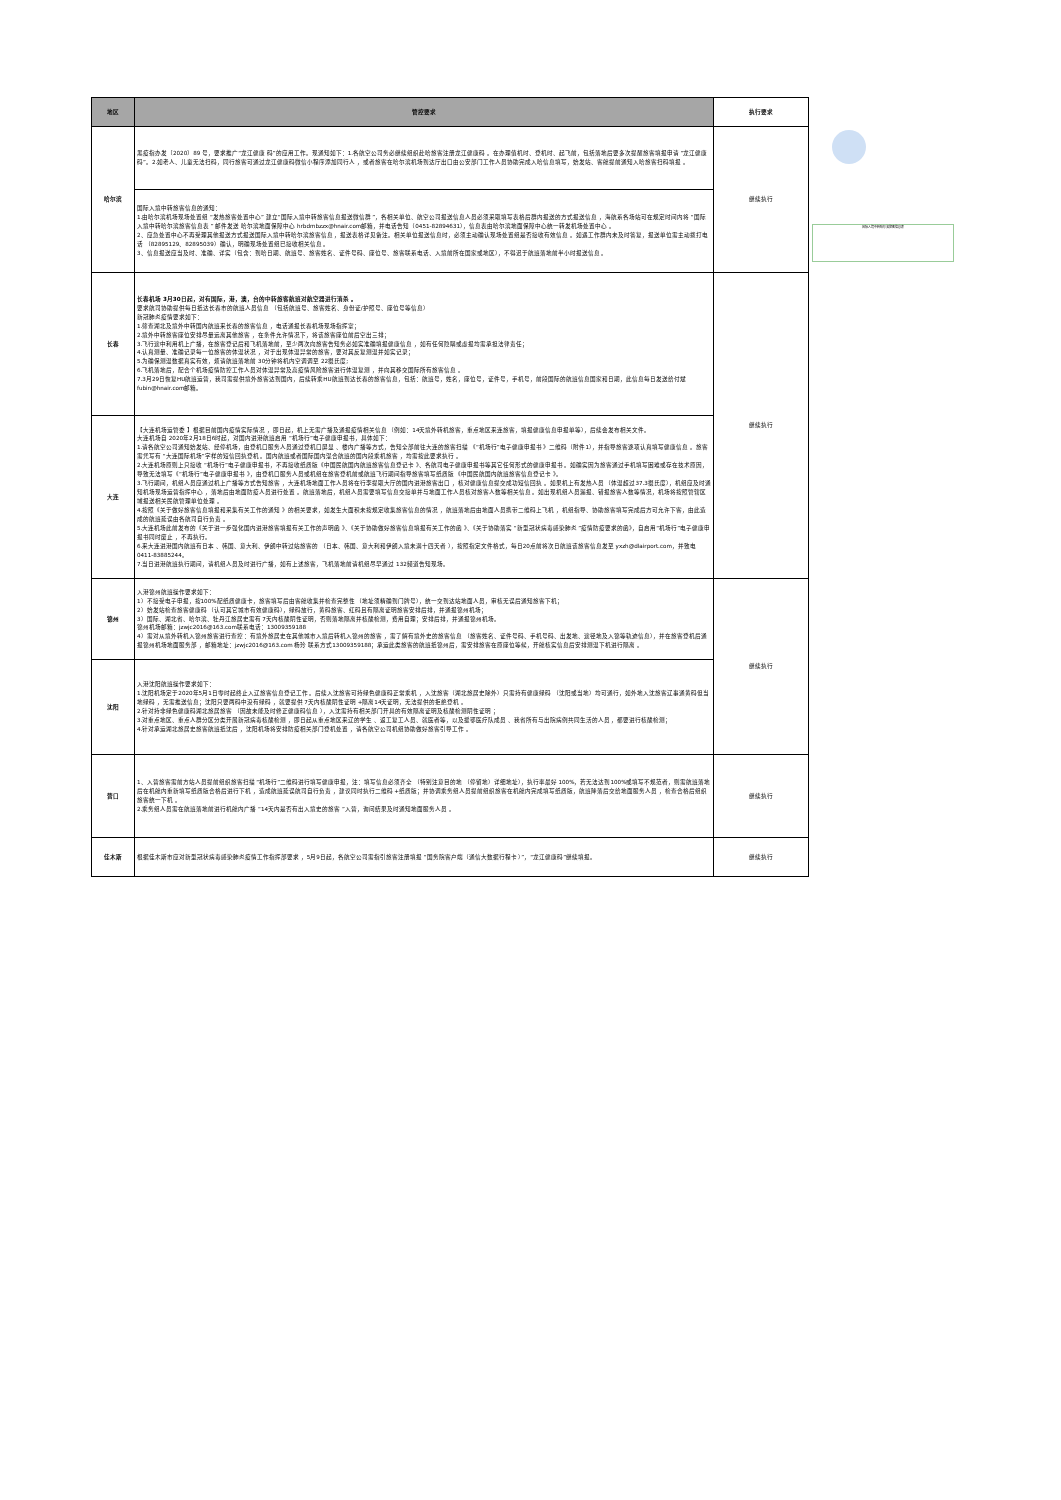| 地区 | 管控要求 | 执行要求 |
| --- | --- | --- |
| 哈尔滨 | 黑疫指办发〔2020〕89 号，要求推广“龙江健康 码”的应用工作。现通知如下：1.各航空公司务必继续组织赴哈旅客注册龙江健康码 。在办理值机时、登机时、起飞前，包括落地后要多次提醒旅客填报申请 “龙江健康码”。2.如老人、儿童无法扫码，同行旅客可通过龙江健康码微信小程序添加同行人 ，或者旅客在哈尔滨机场到达厅出口由公安部门工作人员协助完成入哈信息填写，始发站、客舱提前通知入哈旅客扫码填报 。 | 继续执行 |
| | 国际入境中转旅客信息的通知： 1.由哈尔滨机场现场处置组 “发热旅客处置中心” 建立“国际入境中转旅客信息报送微信群 ”，各相关单位、航空公司报送信息人员必须采取填写表格后群内报送的方式报送信息 ，海航系各场站可在规定时间内将 “国际入境中转哈尔滨旅客信息表 ” 邮件发送 哈尔滨地面保障中心 hrbdmbzzx@hnair.com邮箱，并电话告知（0451-82894631），信息表由哈尔滨地面保障中心统一转发机场处置中心 。 2、应急处置中心不再受理其他报送方式报送国际入境中转哈尔滨旅客信息 ，报送表格详见备注。相关单位报送信息时，必须主动确认现场处置组是否接收有效信息 。如遇工作群内未及时答复，报送单位需主动拨打电话 （82895129、82895039）确认，明确现场处置组已接收相关信息 。 3、信息报送应当及时、准确、详实（包含：到哈日期、航班号、旅客姓名、证件号码、座位号、旅客联系电话、入境前所在国家或地区），不得迟于航班落地前半小时报送信息 。 | |
| 长春 | 长春机场 3月30日起，对有国际，港，澳，台的中转旅客航班对航空器进行消杀 。 要求航司协助提供每日抵达长春市的航班人员信息 （包括航班号、旅客姓名、身份证/护照号、座位号等信息） 新冠肺炎疫情要求如下： 1.筛查湖北及境外中转国内航班来长春的旅客信息 ，电话通报长春机场现场指挥室； 2.境外中转旅客座位安排尽量远离其他旅客 ，在条件允许情况下，将该旅客座位前后空出三排； 3.飞行途中利用机上广播，在旅客登记后和飞机落地前，至少两次向旅客告知务必如实准确填报健康信息 ，如有任何隐瞒或虚报均需承担法律责任； 4.认真测量、准确记录每一位旅客的体温状况 ，对于出现体温异常的旅客，要对其反复测温并如实记录； 5.为确保测温数据真实有效，烦请航班落地前 30分钟将机内空调调至 22摄氏度; 6.飞机落地后，配合个机场疫情防控工作人员对体温异常及高疫情风险旅客进行体温复测 ，并向其移交国际所有旅客信息 。 7.3月29日恢复HU航班运营，我司需提供境外旅客达到国内，后续转乘HU航班到达长春的旅客信息，包括：航班号，姓名，座位号，证件号，手机号，前段国际的航班信息国家和日期，此信息每日发送给付斌 fubin@hnair.com邮箱。 | 继续执行 |
| 大连 | 【大连机场运管委 】根据目前国内疫情实际情况 ，即日起，机上无需广播及通报疫情相关信息 （例如：14天境外转机旅客，重点地区来连旅客，填报健康信息申报单等），后续会发布相关文件。 大连机场自 2020年2月18日6时起，对国内进港航班启用 “机场行”电子健康申报书，具体如下： 1.请各航空公司通知始发站、经停机场，由登机口服务人员通过登机口屏显 、楼内广播等方式，告知全部前往大连的旅客扫描 《“机场行”电子健康申报书 》二维码（附件1），并指导旅客逐项认真填写健康信息 。旅客需凭写有 “大连国际机场”字样的短信回执登机 。国内航班或者国际国内混合航班的国内段乘机旅客 ，均需按此要求执行 。 2.大连机场原则上只接收 “机场行”电子健康申报书，不再接收纸质版《中国民航国内航班旅客信息登记卡 》、各航司电子健康申报书等其它任何形式的健康申报书 。如确实因为旅客通过手机填写困难或存在技术原因，导致无法填写《“机场行”电子健康申报书 》，由登机口服务人员或机组在旅客登机前或航班飞行期间指导旅客填写纸质版 《中国民航国内航班旅客信息登记卡 》。 3.飞行期间，机组人员应通过机上广播等方式告知旅客 ，大连机场地面工作人员将在行李提取大厅的国内进港旅客出口 ，核对健康信息提交成功短信回执 。如果机上有发热人员 （体温超过37.3摄氏度），机组应及时通知机场现场运营指挥中心 ，落地后由地面防疫人员进行处置 。航班落地后，机组人员需要填写信息交接单并与地面工作人员核对旅客人数等相关信息 。如出现机组人员漏报、错报旅客人数等情况，机场将按照管辖区域报送相关民航管理单位处理 。 4.按照《关于做好旅客信息填报和采集有关工作的通知 》的相关要求，如发生大面积未按规定收集旅客信息的情况 ，航班落地后由地面人员携带二维码上飞机 ，机组指导、协助旅客填写完成后方可允许下客，由此造成的航班延误由各航司自行负责 。 5.大连机场此前发布的《关于进一步强化国内进港旅客填报有关工作的声明函 》、《关于协助做好旅客信息填报有关工作的函 》、《关于协助落实 “新型冠状病毒感染肺炎 ”疫情防疫要求的函》，自启用“机场行”电子健康申报书同时废止 ，不再执行。 6.来大连进港国内航班有日本 、韩国、意大利、伊朗中转过站旅客的 （日本、韩国、意大利和伊朗入境未满十四天者 ），按照指定文件格式，每日20点前将次日航班该旅客信息发至 yxzh@dlairport.com，并致电0411-83885244。 7.当日进港航班执行期间，请机组人员及时进行广播，如有上述旅客，飞机落地前请机组尽早通过 132频道告知现场。 | |
| 锦州 | 入港锦州航班操作要求如下： 1）不接受电子申报，按100%配纸质健康卡，旅客填写后由客舱收集并检查完整性 （地址须精确到门牌号），统一交到达站地面人员，审核无误后通知旅客下机； 2）始发站检查旅客健康码 （认可其它城市有效健康码），绿码放行，黄码旅客、红码且有隔离证明旅客安排后排，并通报锦州机场； 3）国际、湖北省、哈尔滨、牡丹江旅居史需有 7天内核酸阴性证明，否则落地隔离并核酸检测，费用自理；安排后排，并通报锦州机场。 锦州机场邮箱：jzwjc2016@163.com联系电话：13009359188 4）需对从境外转机入锦州旅客进行查控 ：有境外旅居史在其他城市入境后转机入锦州的旅客 ，需了解有境外史的旅客信息 （旅客姓名、证件号码、手机号码、出发地、途径地及入锦等轨迹信息），并在旅客登机后通报锦州机场地面服务部 ，邮箱地址：jzwjc2016@163.com 杨玲 联系方式13009359188；承运此类旅客的航班抵锦州后，需安排旅客在原座位等候，开舱核实信息后安排测温下机进行隔离 。 | 继续执行 |
| 沈阳 | 入港沈阳航班操作要求如下： 1.沈阳机场定于2020年5月1日零时起终止入辽旅客信息登记工作 。后续入沈旅客可持绿色健康码正常乘机 ，入沈旅客（湖北旅居史除外）只需持有健康绿码 （沈阳或当地）均可通行，如外地入沈旅客辽事通黄码但当地绿码 ，无需推送信息；沈阳只要两码中没有绿码 ，就要提供 7天内核酸阴性证明 +隔离14天证明，无法提供的拒绝登机 。 2.针对持非绿色健康码湖北旅居旅客 （因故未能及时修正健康码信息 ），入沈需持有相关部门开具的有效隔离证明及核酸检测阴性证明 ； 3.对重点地区、重点人群分区分类开展新冠病毒核酸检测 ，即日起从重点地区来辽的学生 、返工复工人员、就医者等，以及援鄂医疗队成员 、我省所有与出院病例共同生活的人员 ，都要进行核酸检测； 4.针对承运湖北旅居史旅客航班抵沈后 ，沈阳机场将安排防疫相关部门登机处置 ，请各航空公司机组协助做好旅客引导工作 。 | |
| 营口 | 1、入营旅客需前方站人员提前组织旅客扫描 “机场行”二维码进行填写健康申报，注：填写信息必须齐全 （特别注意目的地 （停留地）详细地址），执行率最好 100%，若无法达到100%或填写不规范者，则需航班落地后在机舱内重新填写纸质版合格后进行下机 ，造成航班延误航司自行负责 ，建议同时执行二维码 +纸质版；并协调乘务组人员提前组织旅客在机舱内完成填写纸质版，航班降落后交给地面服务人员 ，检查合格后组织旅客统一下机 。 2.乘务组人员需在航班落地前进行机舱内广播 “14天内是否有出入境史的旅客 ”入营，询问结果及时通知地面服务人员 。 | 继续执行 |
| 佳木斯 | 根据佳木斯市应对新型冠状病毒感染肺炎疫情工作指挥部要求 ，5月9日起，各航空公司需指引旅客注册填报 “国务院客户端（通信大数据行程卡 ）”，“龙江健康码”继续填报。 | 继续执行 |
国际入境中转哈尔滨旅客信息表